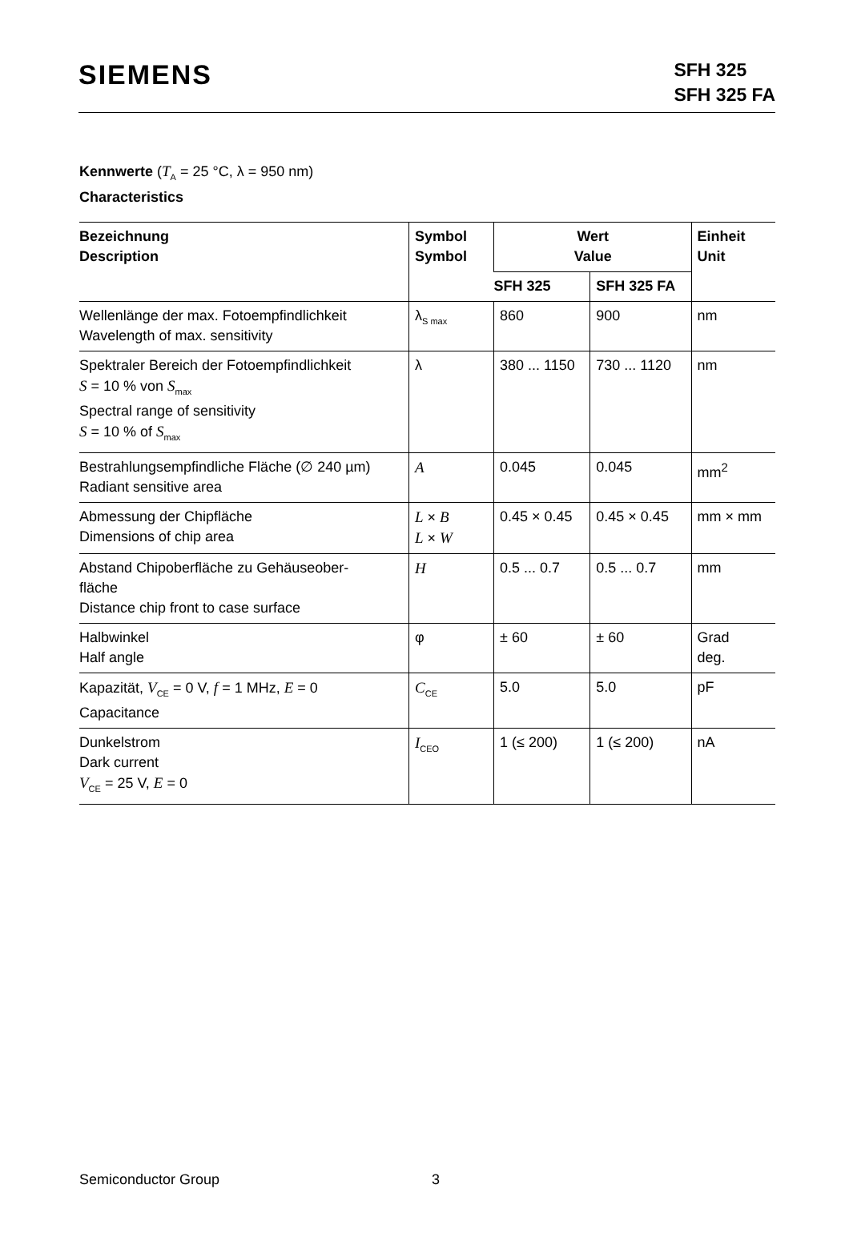SIEMENS
SFH 325
SFH 325 FA
Kennwerte (T<sub>A</sub> = 25 °C, λ = 950 nm)
Characteristics
| Bezeichnung Description | Symbol Symbol | Wert Value | | Einheit Unit |
| --- | --- | --- | --- | --- |
| | | SFH 325 | SFH 325 FA | |
| Wellenlänge der max. Fotoempfindlichkeit Wavelength of max. sensitivity | λ<sub>S max</sub> | 860 | 900 | nm |
| Spektraler Bereich der Fotoempfindlichkeit S = 10 % von S<sub>max</sub> Spectral range of sensitivity S = 10 % of S<sub>max</sub> | λ | 380 ... 1150 | 730 ... 1120 | nm |
| Bestrahlungsempfindliche Fläche (∅ 240 µm) Radiant sensitive area | A | 0.045 | 0.045 | mm<sup>2</sup> |
| Abmessung der Chipfläche Dimensions of chip area | L × B L × W | 0.45 × 0.45 | 0.45 × 0.45 | mm × mm |
| Abstand Chipoberfläche zu Gehäuseober- fläche Distance chip front to case surface | H | 0.5 ... 0.7 | 0.5 ... 0.7 | mm |
| Halbwinkel Half angle | φ | ± 60 | ± 60 | Grad deg. |
| Kapazität, V<sub>CE</sub> = 0 V, f = 1 MHz, E = 0 Capacitance | C<sub>CE</sub> | 5.0 | 5.0 | pF |
| Dunkelstrom Dark current V<sub>CE</sub> = 25 V, E = 0 | I<sub>CEO</sub> | 1 (≤ 200) | 1 (≤ 200) | nA |
Semiconductor Group 3